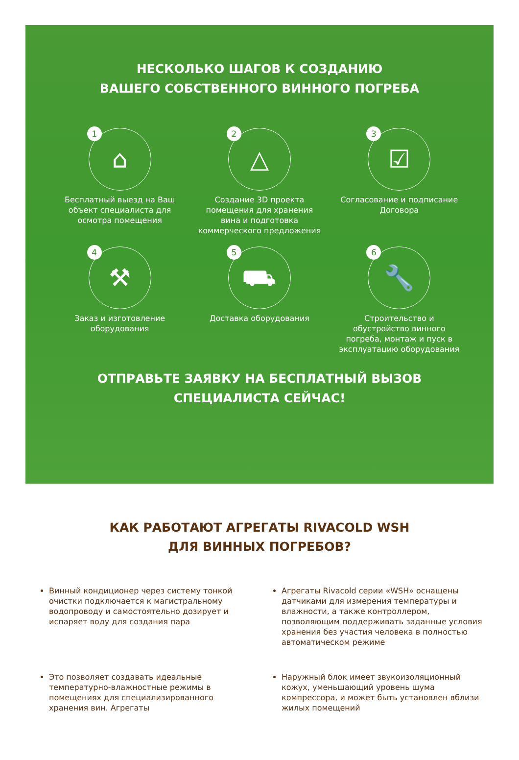НЕСКОЛЬКО ШАГОВ К СОЗДАНИЮ
ВАШЕГО СОБСТВЕННОГО ВИННОГО ПОГРЕБА
1 ⌂
Бесплатный выезд на Ваш
объект специалиста для
осмотра помещения
2 △
Создание 3D проекта
помещения для хранения
вина и подготовка
коммерческого предложения
3 ☑
Согласование и подписание
Договора
4 ⚒
Заказ и изготовление
оборудования
5 ⛟
Доставка оборудования
6 🔧
Строительство и
обустройство винного
погреба, монтаж и пуск в
эксплуатацию оборудования
ОТПРАВЬТЕ ЗАЯВКУ НА БЕСПЛАТНЫЙ ВЫЗОВ
СПЕЦИАЛИСТА СЕЙЧАС!
КАК РАБОТАЮТ АГРЕГАТЫ RIVACOLD WSH
ДЛЯ ВИННЫХ ПОГРЕБОВ?
Винный кондиционер через систему тонкой очистки подключается к магистральному водопроводу и самостоятельно дозирует и испаряет воду для создания пара
Агрегаты Rivacold серии «WSH» оснащены датчиками для измерения температуры и влажности, а также контроллером, позволяющим поддерживать заданные условия хранения без участия человека в полностью автоматическом режиме
Это позволяет создавать идеальные температурно-влажностные режимы в помещениях для специализированного хранения вин. Агрегаты
Наружный блок имеет звукоизоляционный кожух, уменьшающий уровень шума компрессора, и может быть установлен вблизи жилых помещений